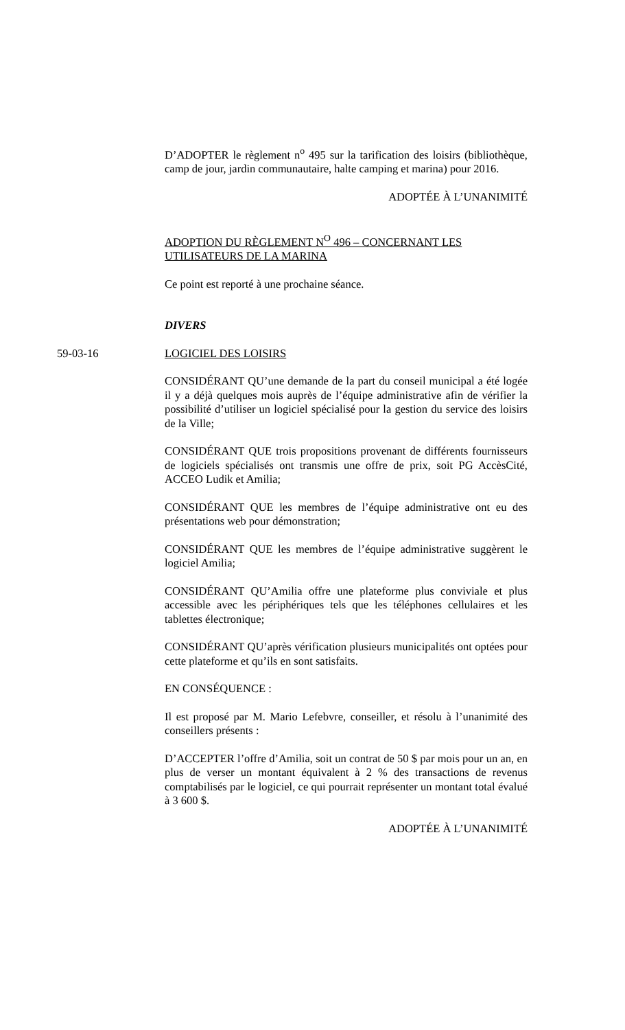D’ADOPTER le règlement n<sup>o</sup> 495 sur la tarification des loisirs (bibliothèque, camp de jour, jardin communautaire, halte camping et marina) pour 2016.
ADOPTÉE À L’UNANIMITÉ
ADOPTION DU RÈGLEMENT N<sup>O</sup> 496 – CONCERNANT LES UTILISATEURS DE LA MARINA
Ce point est reporté à une prochaine séance.
DIVERS
59-03-16 LOGICIEL DES LOISIRS
CONSIDÉRANT QU’une demande de la part du conseil municipal a été logée il y a déjà quelques mois auprès de l’équipe administrative afin de vérifier la possibilité d’utiliser un logiciel spécialisé pour la gestion du service des loisirs de la Ville;
CONSIDÉRANT QUE trois propositions provenant de différents fournisseurs de logiciels spécialisés ont transmis une offre de prix, soit PG AccèsCité, ACCEO Ludik et Amilia;
CONSIDÉRANT QUE les membres de l’équipe administrative ont eu des présentations web pour démonstration;
CONSIDÉRANT QUE les membres de l’équipe administrative suggèrent le logiciel Amilia;
CONSIDÉRANT QU’Amilia offre une plateforme plus conviviale et plus accessible avec les périphériques tels que les téléphones cellulaires et les tablettes électronique;
CONSIDÉRANT QU’après vérification plusieurs municipalités ont optées pour cette plateforme et qu’ils en sont satisfaits.
EN CONSÉQUENCE :
Il est proposé par M. Mario Lefebvre, conseiller, et résolu à l’unanimité des conseillers présents :
D’ACCEPTER l’offre d’Amilia, soit un contrat de 50 $ par mois pour un an, en plus de verser un montant équivalent à 2 % des transactions de revenus comptabilisés par le logiciel, ce qui pourrait représenter un montant total évalué à 3 600 $.
ADOPTÉE À L’UNANIMITÉ